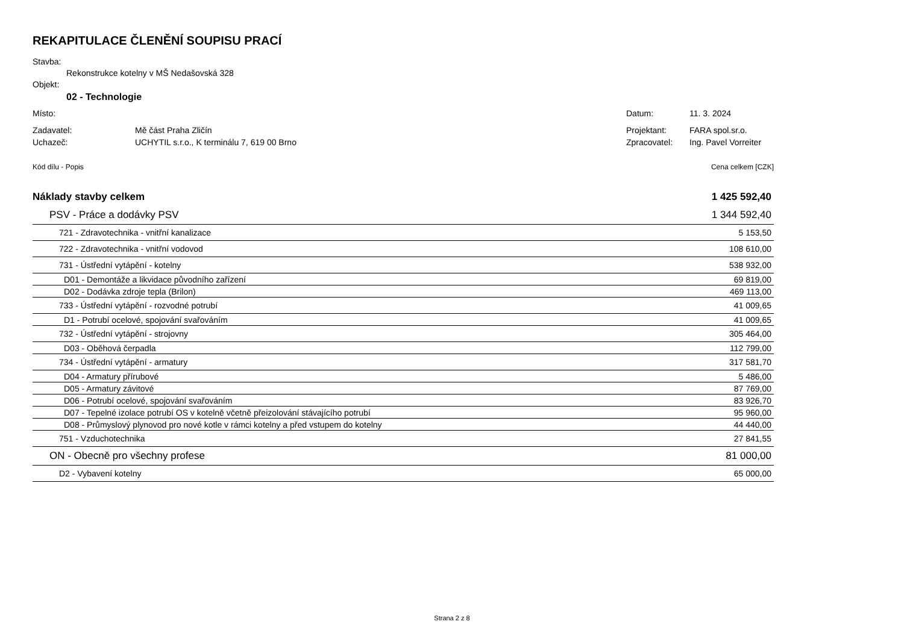REKAPITULACE ČLENĚNÍ SOUPISU PRACÍ
Stavba:
Rekonstrukce kotelny v MŠ Nedašovská 328
Objekt:
02 - Technologie
Místo: Datum: 11. 3. 2024
Zadavatel: Mě část Praha Zličín Projektant: FARA spol.sr.o.
Uchazeč: UCHYTIL s.r.o., K terminálu 7, 619 00 Brno Zpracovatel: Ing. Pavel Vorreiter
Kód dílu - Popis Cena celkem [CZK]
| Náklady stavby celkem | 1 425 592,40 |
| PSV - Práce a dodávky PSV | 1 344 592,40 |
| 721 - Zdravotechnika - vnitřní kanalizace | 5 153,50 |
| 722 - Zdravotechnika - vnitřní vodovod | 108 610,00 |
| 731 - Ústřední vytápění - kotelny | 538 932,00 |
| D01 - Demontáže a likvidace původního zařízení | 69 819,00 |
| D02 - Dodávka zdroje tepla (Brilon) | 469 113,00 |
| 733 - Ústřední vytápění - rozvodné potrubí | 41 009,65 |
| D1 - Potrubí ocelové, spojování svařováním | 41 009,65 |
| 732 - Ústřední vytápění - strojovny | 305 464,00 |
| D03 - Oběhová čerpadla | 112 799,00 |
| 734 - Ústřední vytápění - armatury | 317 581,70 |
| D04 - Armatury přírubové | 5 486,00 |
| D05 - Armatury závitové | 87 769,00 |
| D06 - Potrubí ocelové, spojování svařováním | 83 926,70 |
| D07 - Tepelné izolace potrubí OS v kotelně včetně přeizolování stávajícího potrubí | 95 960,00 |
| D08 - Průmyslový plynovod pro nové kotle v rámci kotelny a před vstupem do kotelny | 44 440,00 |
| 751 - Vzduchotechnika | 27 841,55 |
| ON - Obecně pro všechny profese | 81 000,00 |
| D2 - Vybavení kotelny | 65 000,00 |
Strana 2 z 8